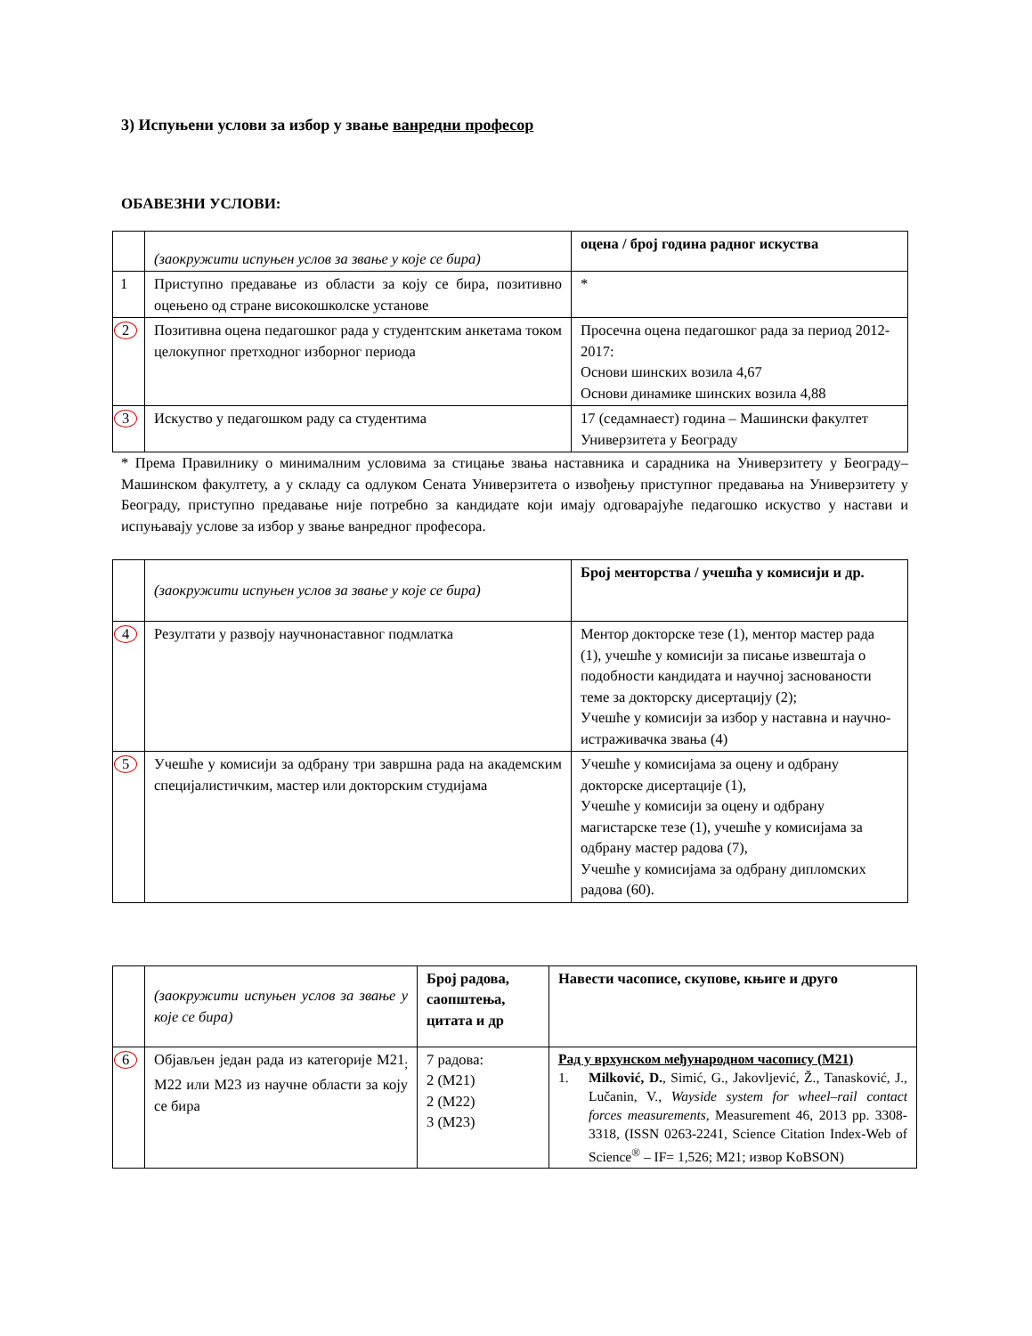3) Испуњени услови за избор у звање ванредни професор
ОБАВЕЗНИ УСЛОВИ:
| | (заокружити испуњен услов за звање у које се бира) | оцена / број година радног искуства |
| 1 | Приступно предавање из области за коју се бира, позитивно оцењено од стране високошколске установе | * |
| 2 | Позитивна оцена педагошког рада у студентским анкетама током целокупног претходног изборног периода | Просечна оцена педагошког рада за период 2012-2017: Основи шинских возила 4,67 Основи динамике шинских возила 4,88 |
| 3 | Искуство у педагошком раду са студентима | 17 (седамнаест) година – Машински факултет Универзитета у Београду |
* Према Правилнику о минималним условима за стицање звања наставника и сарадника на Универзитету у Београду– Машинском факултету, а у складу са одлуком Сената Универзитета о извођењу приступног предавања на Универзитету у Београду, приступно предавање није потребно за кандидате који имају одговарајуће педагошко искуство у настави и испуњавају услове за избор у звање ванредног професора.
| | (заокружити испуњен услов за звање у које се бира) | Број менторства / учешћа у комисији и др. |
| 4 | Резултати у развоју научнонаставног подмлатка | Ментор докторске тезе (1), ментор мастер рада (1), учешће у комисији за писање извештаја о подобности кандидата и научној заснованости теме за докторску дисертацију (2); Учешће у комисији за избор у наставна и научно-истраживачка звања (4) |
| 5 | Учешће у комисији за одбрану три завршна рада на академским специјалистичким, мастер или докторским студијама | Учешће у комисијама за оцену и одбрану докторске дисертације (1), Учешће у комисији за оцену и одбрану магистарске тезе (1), учешће у комисијама за одбрану мастер радова (7), Учешће у комисијама за одбрану дипломских радова (60). |
| | (заокружити испуњен услов за звање у које се бира) | Број радова, саопштења, цитата и др | Навести часописе, скупове, књиге и друго |
| 6 | Објављен један рада из категорије M21<sub>;</sub> M22 или M23 из научне области за коју се бира | 7 радова: 2 (M21) 2 (M22) 3 (M23) | Рад у врхунском међународном часопису (M21) 1. Milković, D. , Simić, G., Jakovljević, Ž., Tanasković, J., Lučanin, V., Wayside system for wheel–rail contact forces measurements , Measurement 46, 2013 pp. 3308-3318, (ISSN 0263-2241, Science Citation Index-Web of Science<sup>®</sup> – IF= 1,526; M21; извор KoBSON) |